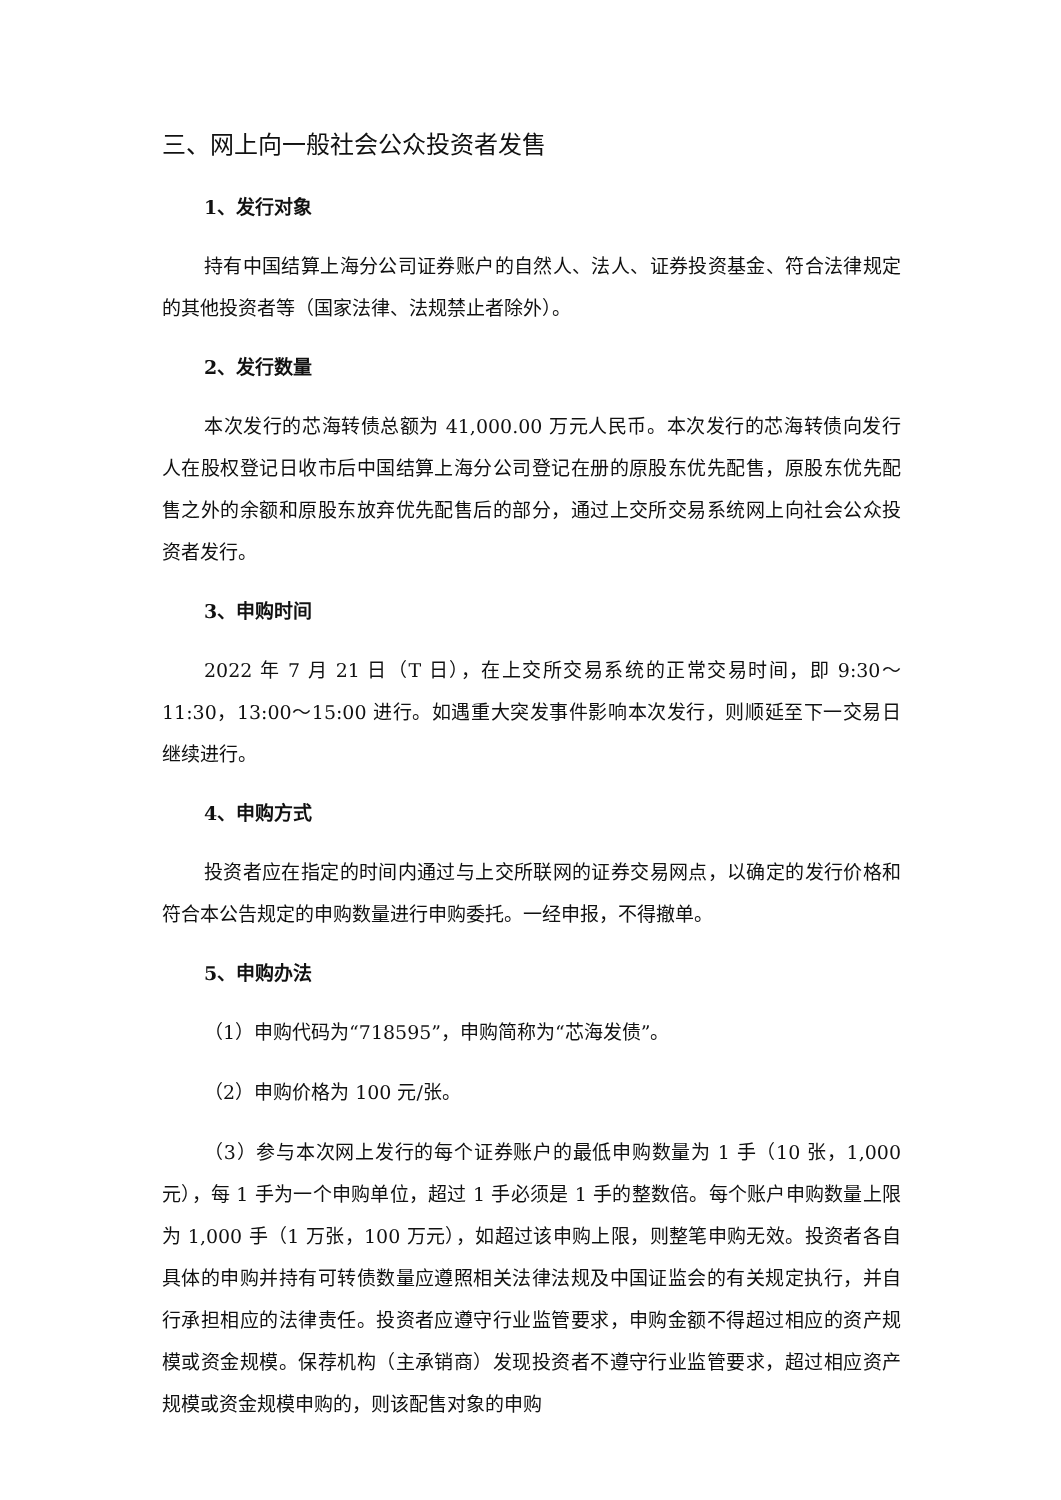三、网上向一般社会公众投资者发售
1、发行对象
持有中国结算上海分公司证券账户的自然人、法人、证券投资基金、符合法律规定的其他投资者等（国家法律、法规禁止者除外）。
2、发行数量
本次发行的芯海转债总额为 41,000.00 万元人民币。本次发行的芯海转债向发行人在股权登记日收市后中国结算上海分公司登记在册的原股东优先配售，原股东优先配售之外的余额和原股东放弃优先配售后的部分，通过上交所交易系统网上向社会公众投资者发行。
3、申购时间
2022 年 7 月 21 日（T 日），在上交所交易系统的正常交易时间，即 9:30～11:30，13:00～15:00 进行。如遇重大突发事件影响本次发行，则顺延至下一交易日继续进行。
4、申购方式
投资者应在指定的时间内通过与上交所联网的证券交易网点，以确定的发行价格和符合本公告规定的申购数量进行申购委托。一经申报，不得撤单。
5、申购办法
（1）申购代码为“718595”，申购简称为“芯海发债”。
（2）申购价格为 100 元/张。
（3）参与本次网上发行的每个证券账户的最低申购数量为 1 手（10 张，1,000 元），每 1 手为一个申购单位，超过 1 手必须是 1 手的整数倍。每个账户申购数量上限为 1,000 手（1 万张，100 万元），如超过该申购上限，则整笔申购无效。投资者各自具体的申购并持有可转债数量应遵照相关法律法规及中国证监会的有关规定执行，并自行承担相应的法律责任。投资者应遵守行业监管要求，申购金额不得超过相应的资产规模或资金规模。保荐机构（主承销商）发现投资者不遵守行业监管要求，超过相应资产规模或资金规模申购的，则该配售对象的申购